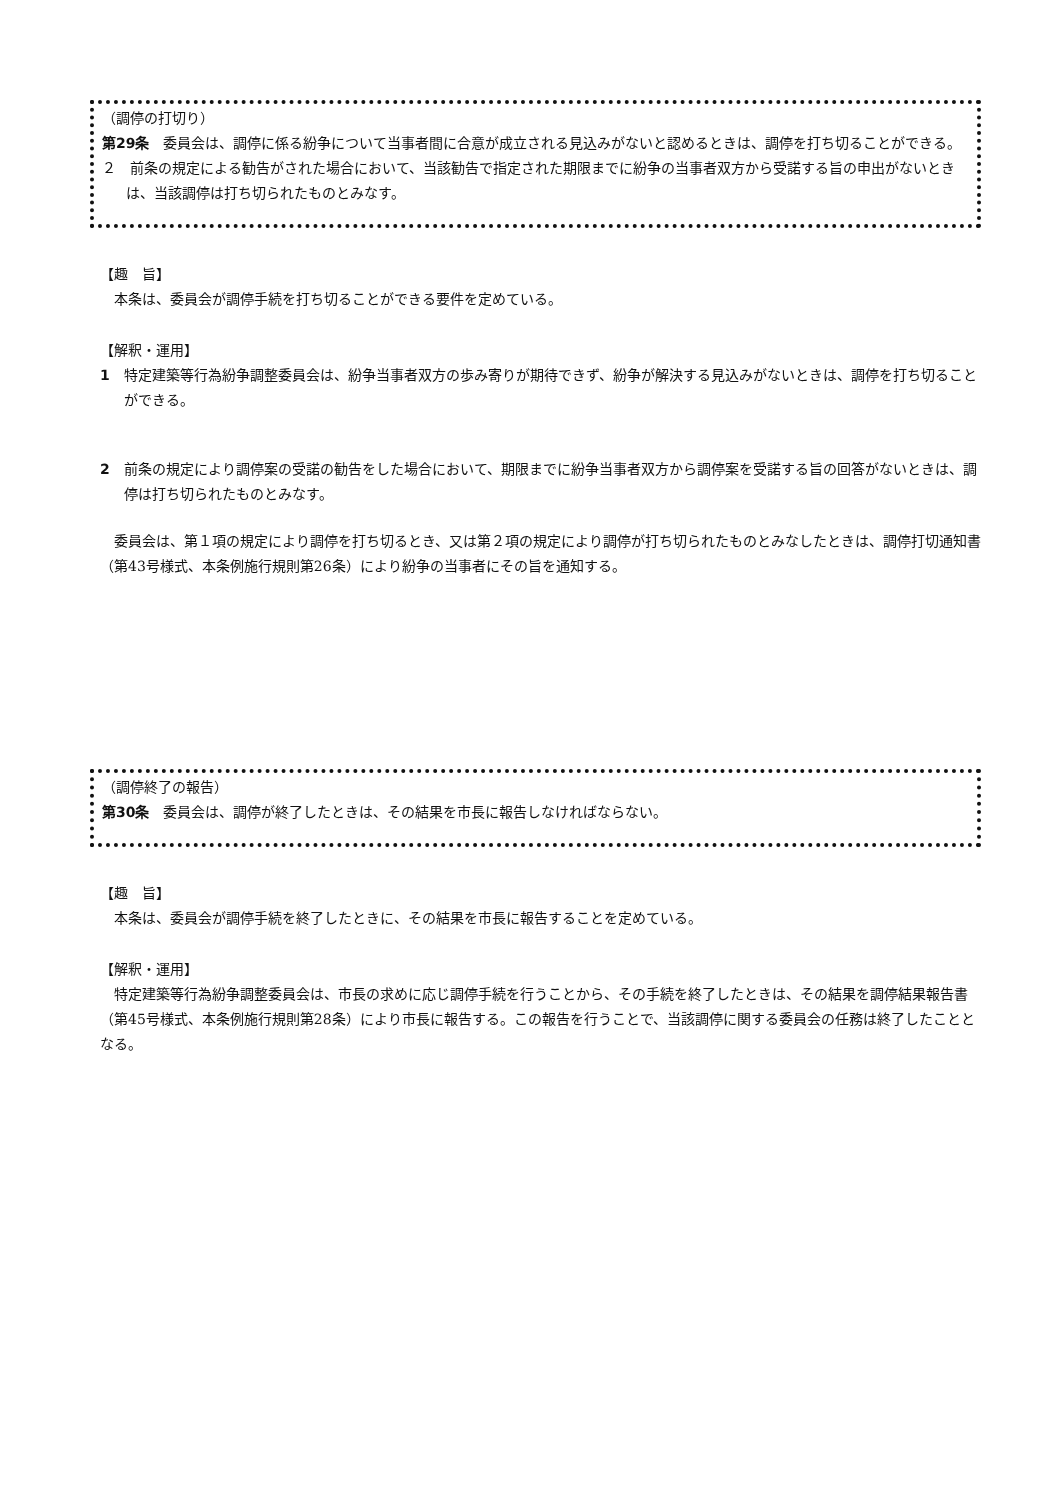（調停の打切り）
第29条　委員会は、調停に係る紛争について当事者間に合意が成立される見込みがないと認めるときは、調停を打ち切ることができる。
２　前条の規定による勧告がされた場合において、当該勧告で指定された期限までに紛争の当事者双方から受諾する旨の申出がないときは、当該調停は打ち切られたものとみなす。
【趣　旨】
本条は、委員会が調停手続を打ち切ることができる要件を定めている。
【解釈・運用】
1　特定建築等行為紛争調整委員会は、紛争当事者双方の歩み寄りが期待できず、紛争が解決する見込みがないときは、調停を打ち切ることができる。
2　前条の規定により調停案の受諾の勧告をした場合において、期限までに紛争当事者双方から調停案を受諾する旨の回答がないときは、調停は打ち切られたものとみなす。
委員会は、第１項の規定により調停を打ち切るとき、又は第２項の規定により調停が打ち切られたものとみなしたときは、調停打切通知書（第43号様式、本条例施行規則第26条）により紛争の当事者にその旨を通知する。
（調停終了の報告）
第30条　委員会は、調停が終了したときは、その結果を市長に報告しなければならない。
【趣　旨】
本条は、委員会が調停手続を終了したときに、その結果を市長に報告することを定めている。
【解釈・運用】
特定建築等行為紛争調整委員会は、市長の求めに応じ調停手続を行うことから、その手続を終了したときは、その結果を調停結果報告書（第45号様式、本条例施行規則第28条）により市長に報告する。この報告を行うことで、当該調停に関する委員会の任務は終了したこととなる。